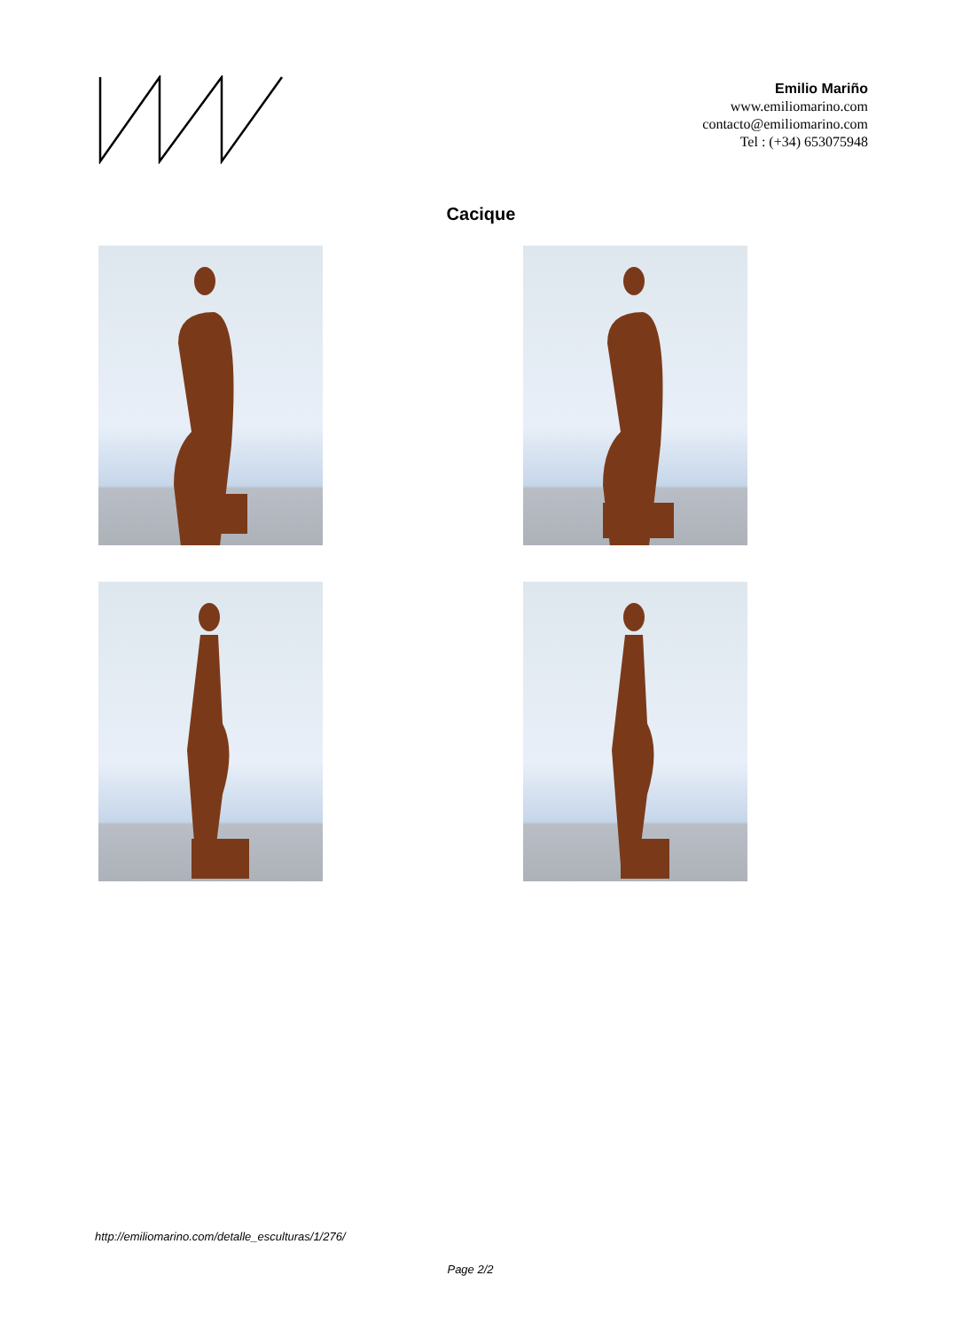Emilio Mariño
www.emiliomarino.com
contacto@emiliomarino.com
Tel : (+34) 653075948
Cacique
http://emiliomarino.com/detalle_esculturas/1/276/
Page 2/2